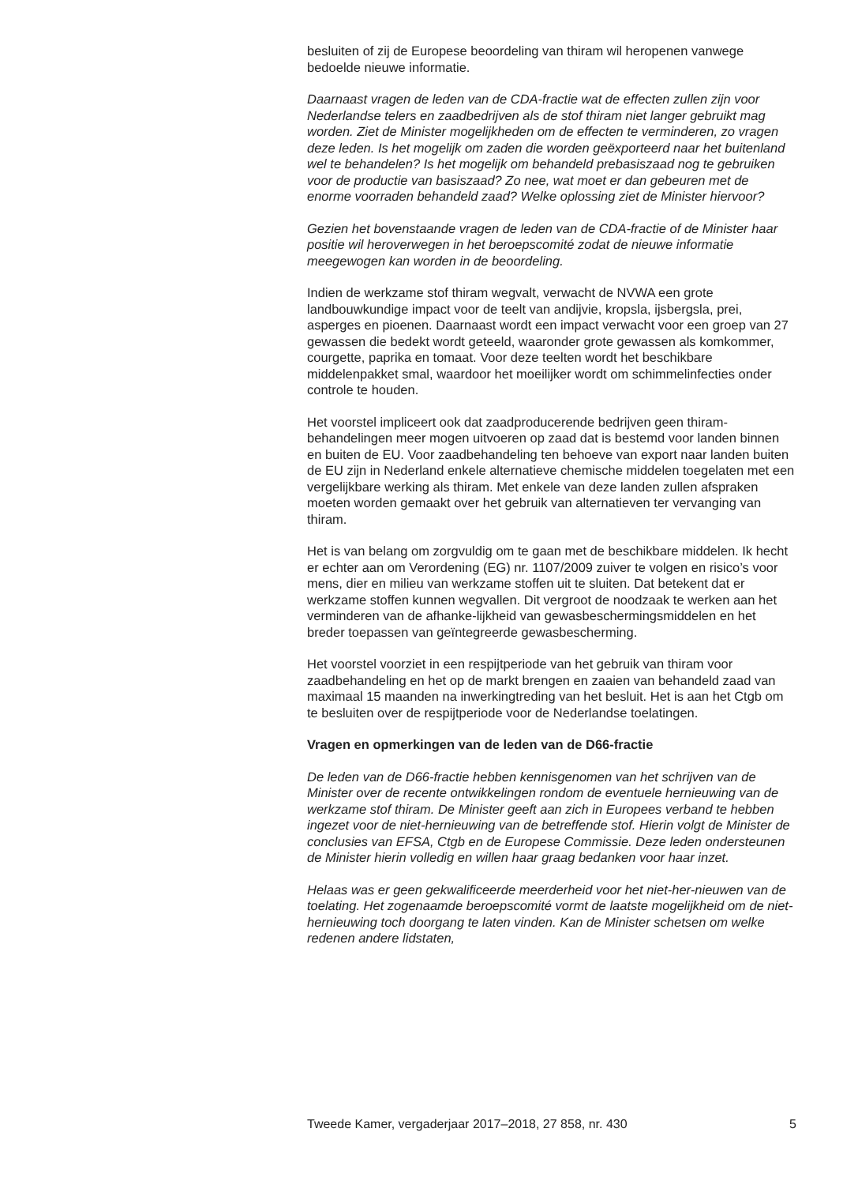besluiten of zij de Europese beoordeling van thiram wil heropenen vanwege bedoelde nieuwe informatie.
Daarnaast vragen de leden van de CDA-fractie wat de effecten zullen zijn voor Nederlandse telers en zaadbedrijven als de stof thiram niet langer gebruikt mag worden. Ziet de Minister mogelijkheden om de effecten te verminderen, zo vragen deze leden. Is het mogelijk om zaden die worden geëxporteerd naar het buitenland wel te behandelen? Is het mogelijk om behandeld prebasiszaad nog te gebruiken voor de productie van basiszaad? Zo nee, wat moet er dan gebeuren met de enorme voorraden behandeld zaad? Welke oplossing ziet de Minister hiervoor?
Gezien het bovenstaande vragen de leden van de CDA-fractie of de Minister haar positie wil heroverwegen in het beroepscomité zodat de nieuwe informatie meegewogen kan worden in de beoordeling.
Indien de werkzame stof thiram wegvalt, verwacht de NVWA een grote landbouwkundige impact voor de teelt van andijvie, kropsla, ijsbergsla, prei, asperges en pioenen. Daarnaast wordt een impact verwacht voor een groep van 27 gewassen die bedekt wordt geteeld, waaronder grote gewassen als komkommer, courgette, paprika en tomaat. Voor deze teelten wordt het beschikbare middelenpakket smal, waardoor het moeilijker wordt om schimmelinfecties onder controle te houden.
Het voorstel impliceert ook dat zaadproducerende bedrijven geen thiram-behandelingen meer mogen uitvoeren op zaad dat is bestemd voor landen binnen en buiten de EU. Voor zaadbehandeling ten behoeve van export naar landen buiten de EU zijn in Nederland enkele alternatieve chemische middelen toegelaten met een vergelijkbare werking als thiram. Met enkele van deze landen zullen afspraken moeten worden gemaakt over het gebruik van alternatieven ter vervanging van thiram.
Het is van belang om zorgvuldig om te gaan met de beschikbare middelen. Ik hecht er echter aan om Verordening (EG) nr. 1107/2009 zuiver te volgen en risico’s voor mens, dier en milieu van werkzame stoffen uit te sluiten. Dat betekent dat er werkzame stoffen kunnen wegvallen. Dit vergroot de noodzaak te werken aan het verminderen van de afhanke-lijkheid van gewasbeschermingsmiddelen en het breder toepassen van geïntegreerde gewasbescherming.
Het voorstel voorziet in een respijtperiode van het gebruik van thiram voor zaadbehandeling en het op de markt brengen en zaaien van behandeld zaad van maximaal 15 maanden na inwerkingtreding van het besluit. Het is aan het Ctgb om te besluiten over de respijtperiode voor de Nederlandse toelatingen.
Vragen en opmerkingen van de leden van de D66-fractie
De leden van de D66-fractie hebben kennisgenomen van het schrijven van de Minister over de recente ontwikkelingen rondom de eventuele hernieuwing van de werkzame stof thiram. De Minister geeft aan zich in Europees verband te hebben ingezet voor de niet-hernieuwing van de betreffende stof. Hierin volgt de Minister de conclusies van EFSA, Ctgb en de Europese Commissie. Deze leden ondersteunen de Minister hierin volledig en willen haar graag bedanken voor haar inzet.
Helaas was er geen gekwalificeerde meerderheid voor het niet-her-nieuwen van de toelating. Het zogenaamde beroepscomité vormt de laatste mogelijkheid om de niet-hernieuwing toch doorgang te laten vinden. Kan de Minister schetsen om welke redenen andere lidstaten,
Tweede Kamer, vergaderjaar 2017–2018, 27 858, nr. 430 5